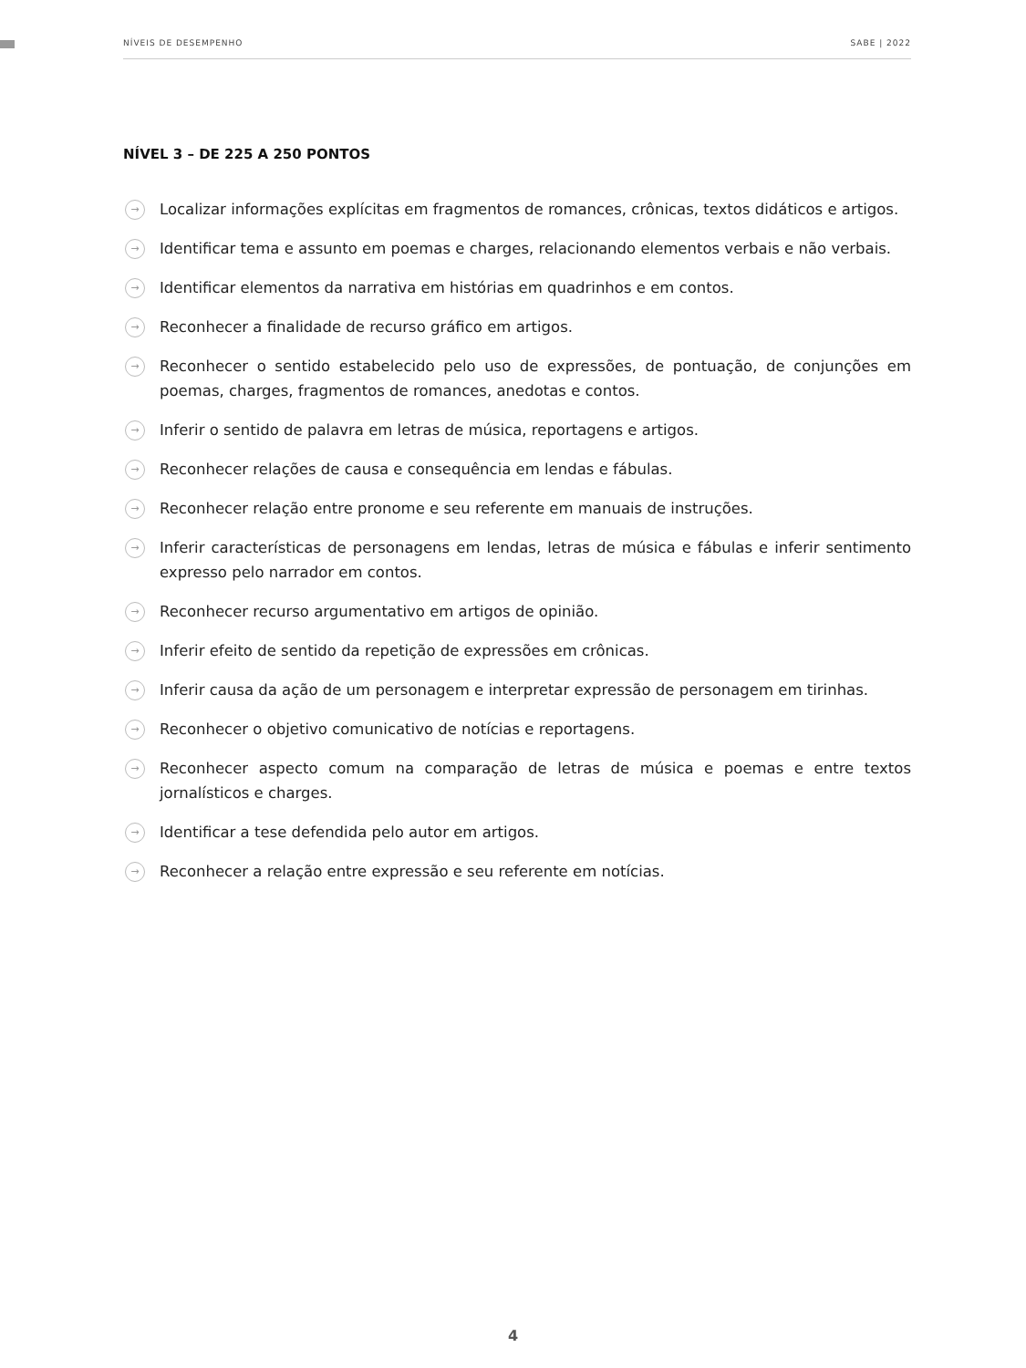NÍVEIS DE DESEMPENHO SABE | 2022
NÍVEL 3 – DE 225 A 250 PONTOS
→ Localizar informações explícitas em fragmentos de romances, crônicas, textos didáticos e artigos.
→ Identificar tema e assunto em poemas e charges, relacionando elementos verbais e não verbais.
→ Identificar elementos da narrativa em histórias em quadrinhos e em contos.
→ Reconhecer a finalidade de recurso gráfico em artigos.
→ Reconhecer o sentido estabelecido pelo uso de expressões, de pontuação, de conjunções em poemas, charges, fragmentos de romances, anedotas e contos.
→ Inferir o sentido de palavra em letras de música, reportagens e artigos.
→ Reconhecer relações de causa e consequência em lendas e fábulas.
→ Reconhecer relação entre pronome e seu referente em manuais de instruções.
→ Inferir características de personagens em lendas, letras de música e fábulas e inferir sentimento expresso pelo narrador em contos.
→ Reconhecer recurso argumentativo em artigos de opinião.
→ Inferir efeito de sentido da repetição de expressões em crônicas.
→ Inferir causa da ação de um personagem e interpretar expressão de personagem em tirinhas.
→ Reconhecer o objetivo comunicativo de notícias e reportagens.
→ Reconhecer aspecto comum na comparação de letras de música e poemas e entre textos jornalísticos e charges.
→ Identificar a tese defendida pelo autor em artigos.
→ Reconhecer a relação entre expressão e seu referente em notícias.
4